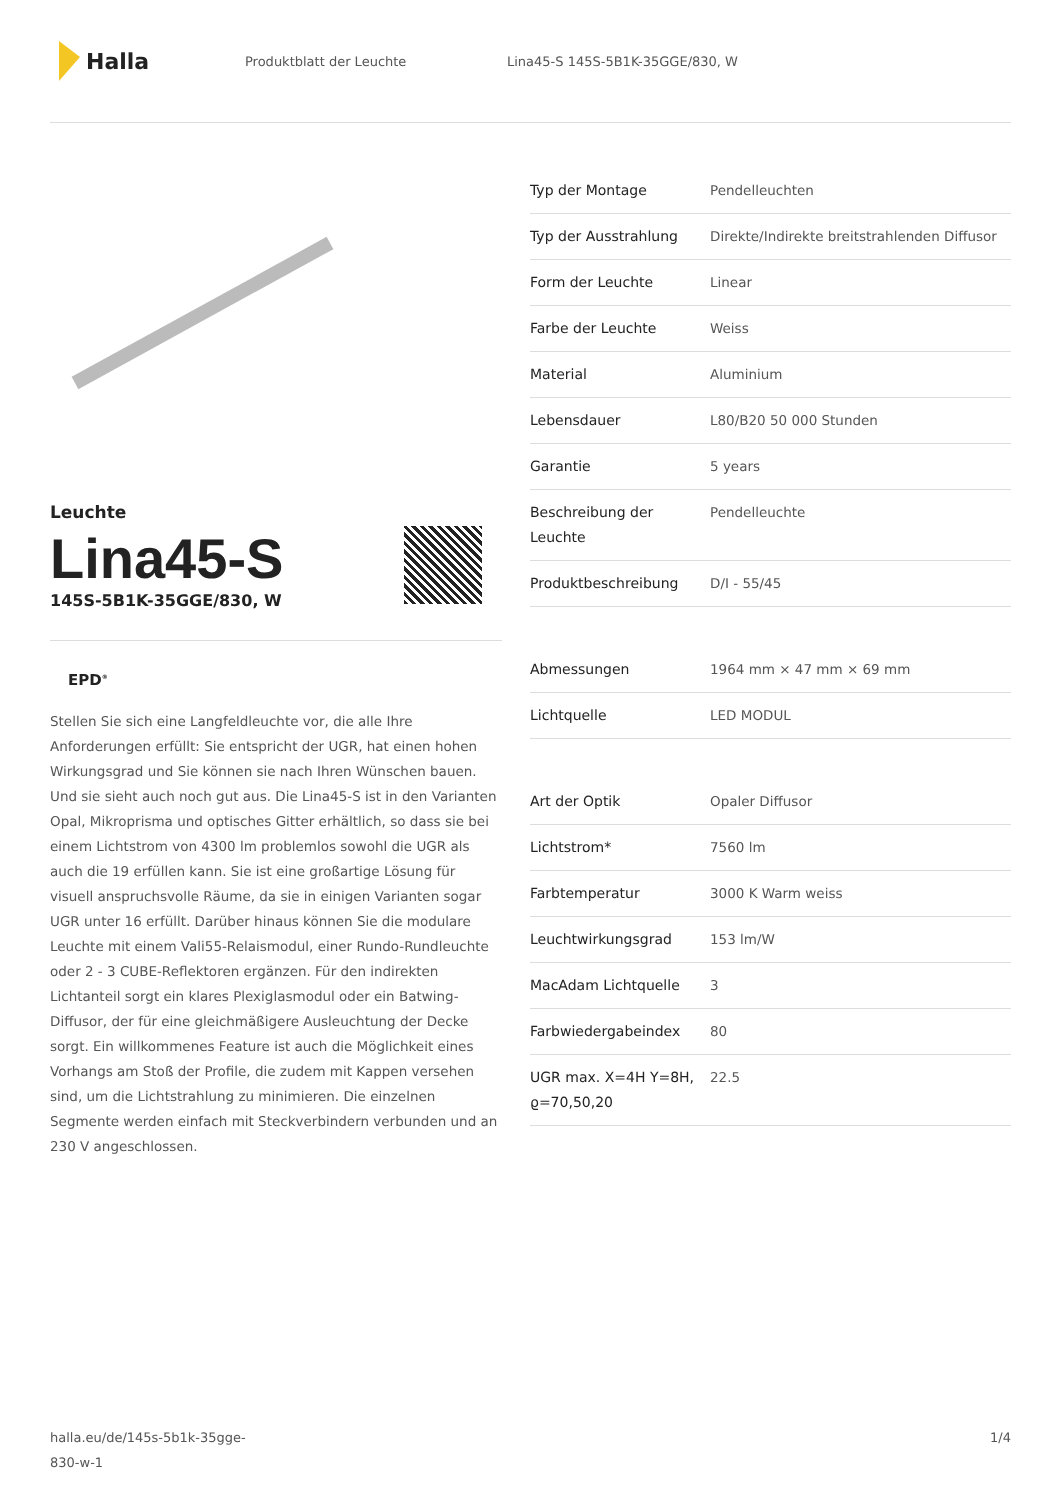Halla
Produktblatt der Leuchte
Lina45-S 145S-5B1K-35GGE/830, W
Leuchte
Lina45-S
145S-5B1K-35GGE/830, W
EPD<sup>®</sup>
Stellen Sie sich eine Langfeldleuchte vor, die alle Ihre Anforderungen erfüllt: Sie entspricht der UGR, hat einen hohen Wirkungsgrad und Sie können sie nach Ihren Wünschen bauen. Und sie sieht auch noch gut aus. Die Lina45-S ist in den Varianten Opal, Mikroprisma und optisches Gitter erhältlich, so dass sie bei einem Lichtstrom von 4300 lm problemlos sowohl die UGR als auch die 19 erfüllen kann. Sie ist eine großartige Lösung für visuell anspruchsvolle Räume, da sie in einigen Varianten sogar UGR unter 16 erfüllt. Darüber hinaus können Sie die modulare Leuchte mit einem Vali55-Relaismodul, einer Rundo-Rundleuchte oder 2 - 3 CUBE-Reflektoren ergänzen. Für den indirekten Lichtanteil sorgt ein klares Plexiglasmodul oder ein Batwing-Diffusor, der für eine gleichmäßigere Ausleuchtung der Decke sorgt. Ein willkommenes Feature ist auch die Möglichkeit eines Vorhangs am Stoß der Profile, die zudem mit Kappen versehen sind, um die Lichtstrahlung zu minimieren. Die einzelnen Segmente werden einfach mit Steckverbindern verbunden und an 230 V angeschlossen.
| Typ der Montage | Pendelleuchten |
| Typ der Ausstrahlung | Direkte/Indirekte breitstrahlenden Diffusor |
| Form der Leuchte | Linear |
| Farbe der Leuchte | Weiss |
| Material | Aluminium |
| Lebensdauer | L80/B20 50 000 Stunden |
| Garantie | 5 years |
| Beschreibung der Leuchte | Pendelleuchte |
| Produktbeschreibung | D/I - 55/45 |
| Abmessungen | 1964 mm × 47 mm × 69 mm |
| Lichtquelle | LED MODUL |
| Art der Optik | Opaler Diffusor |
| Lichtstrom* | 7560 lm |
| Farbtemperatur | 3000 K Warm weiss |
| Leuchtwirkungsgrad | 153 lm/W |
| MacAdam Lichtquelle | 3 |
| Farbwiedergabeindex | 80 |
| UGR max. X=4H Y=8H, ϱ=70,50,20 | 22.5 |
halla.eu/de/145s-5b1k-35gge-
830-w-1
1/4